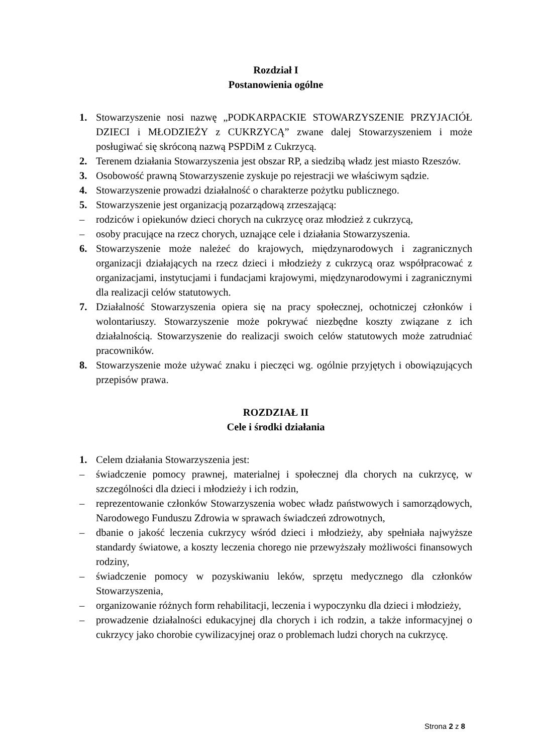Rozdział I
Postanowienia ogólne
1. Stowarzyszenie nosi nazwę „PODKARPACKIE STOWARZYSZENIE PRZYJACIÓŁ DZIECI i MŁODZIEŻY z CUKRZYCĄ” zwane dalej Stowarzyszeniem i może posługiwać się skróconą nazwą PSPDiM z Cukrzycą.
2. Terenem działania Stowarzyszenia jest obszar RP, a siedzibą władz jest miasto Rzeszów.
3. Osobowość prawną Stowarzyszenie zyskuje po rejestracji we właściwym sądzie.
4. Stowarzyszenie prowadzi działalność o charakterze pożytku publicznego.
5. Stowarzyszenie jest organizacją pozarządową zrzeszającą:
– rodziców i opiekunów dzieci chorych na cukrzycę oraz młodzież z cukrzycą,
– osoby pracujące na rzecz chorych, uznające cele i działania Stowarzyszenia.
6. Stowarzyszenie może należeć do krajowych, międzynarodowych i zagranicznych organizacji działających na rzecz dzieci i młodzieży z cukrzycą oraz współpracować z organizacjami, instytucjami i fundacjami krajowymi, międzynarodowymi i zagranicznymi dla realizacji celów statutowych.
7. Działalność Stowarzyszenia opiera się na pracy społecznej, ochotniczej członków i wolontariuszy. Stowarzyszenie może pokrywać niezbędne koszty związane z ich działalnością. Stowarzyszenie do realizacji swoich celów statutowych może zatrudniać pracowników.
8. Stowarzyszenie może używać znaku i pieczęci wg. ogólnie przyjętych i obowiązujących przepisów prawa.
ROZDZIAŁ II
Cele i środki działania
1. Celem działania Stowarzyszenia jest:
– świadczenie pomocy prawnej, materialnej i społecznej dla chorych na cukrzycę, w szczególności dla dzieci i młodzieży i ich rodzin,
– reprezentowanie członków Stowarzyszenia wobec władz państwowych i samorządowych, Narodowego Funduszu Zdrowia w sprawach świadczeń zdrowotnych,
– dbanie o jakość leczenia cukrzycy wśród dzieci i młodzieży, aby spełniała najwyższe standardy światowe, a koszty leczenia chorego nie przewyższały możliwości finansowych rodziny,
– świadczenie pomocy w pozyskiwaniu leków, sprzętu medycznego dla członków Stowarzyszenia,
– organizowanie różnych form rehabilitacji, leczenia i wypoczynku dla dzieci i młodzieży,
– prowadzenie działalności edukacyjnej dla chorych i ich rodzin, a także informacyjnej o cukrzycy jako chorobie cywilizacyjnej oraz o problemach ludzi chorych na cukrzycę.
Strona 2 z 8